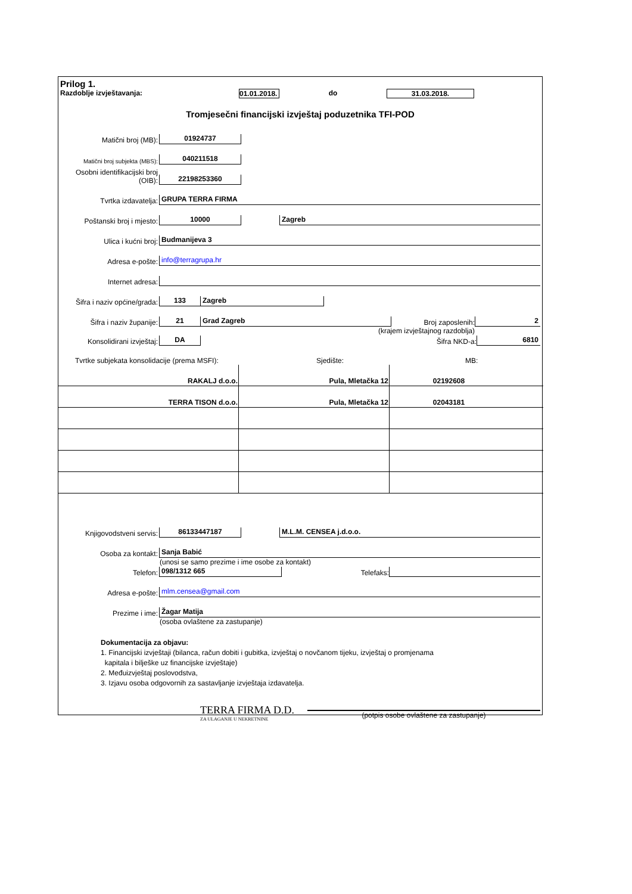Prilog 1.
Razdoblje izvještavanja: 01.01.2018. do 31.03.2018.
Tromjesečni financijski izvještaj poduzetnika TFI-POD
Matični broj (MB): 01924737
Matični broj subjekta (MBS): 040211518
Osobni identifikacijski broj (OIB): 22198253360
Tvrtka izdavatelja: GRUPA TERRA FIRMA
Poštanski broj i mjesto: 10000 Zagreb
Ulica i kućni broj: Budmanijeva 3
Adresa e-pošte: info@terragrupa.hr
Internet adresa:
Šifra i naziv općine/grada: 133 Zagreb
Šifra i naziv županije: 21 Grad Zagreb Broj zaposlenih: 2
(krajem izvještajnog razdoblja)
Konsolidirani izvještaj: DA Šifra NKD-a: 6810
Tvrtke subjekata konsolidacije (prema MSFI): Sjedište: MB:
| RAKALJ d.o.o. | Pula, Mletačka 12 | 02192608 |
| TERRA TISON d.o.o. | Pula, Mletačka 12 | 02043181 |
Knjigovodstveni servis: 86133447187 M.L.M. CENSEA j.d.o.o.
Osoba za kontakt: Sanja Babić
(unosi se samo prezime i ime osobe za kontakt)
Telefon: 098/1312 665 Telefaks:
Adresa e-pošte: mlm.censea@gmail.com
Prezime i ime: Žagar Matija
(osoba ovlaštene za zastupanje)
Dokumentacija za objavu:
1. Financijski izvještaji (bilanca, račun dobiti i gubitka, izvještaj o novčanom tijeku, izvještaj o promjenama
kapitala i bilješke uz financijske izvještaje)
2. Međuizvještaj poslovodstva,
3. Izjavu osoba odgovornih za sastavljanje izvještaja izdavatelja.
TERRA FIRMA D.D.
ZA ULAGANJE U NEKRETNINE
(potpis osobe ovlaštene za zastupanje)